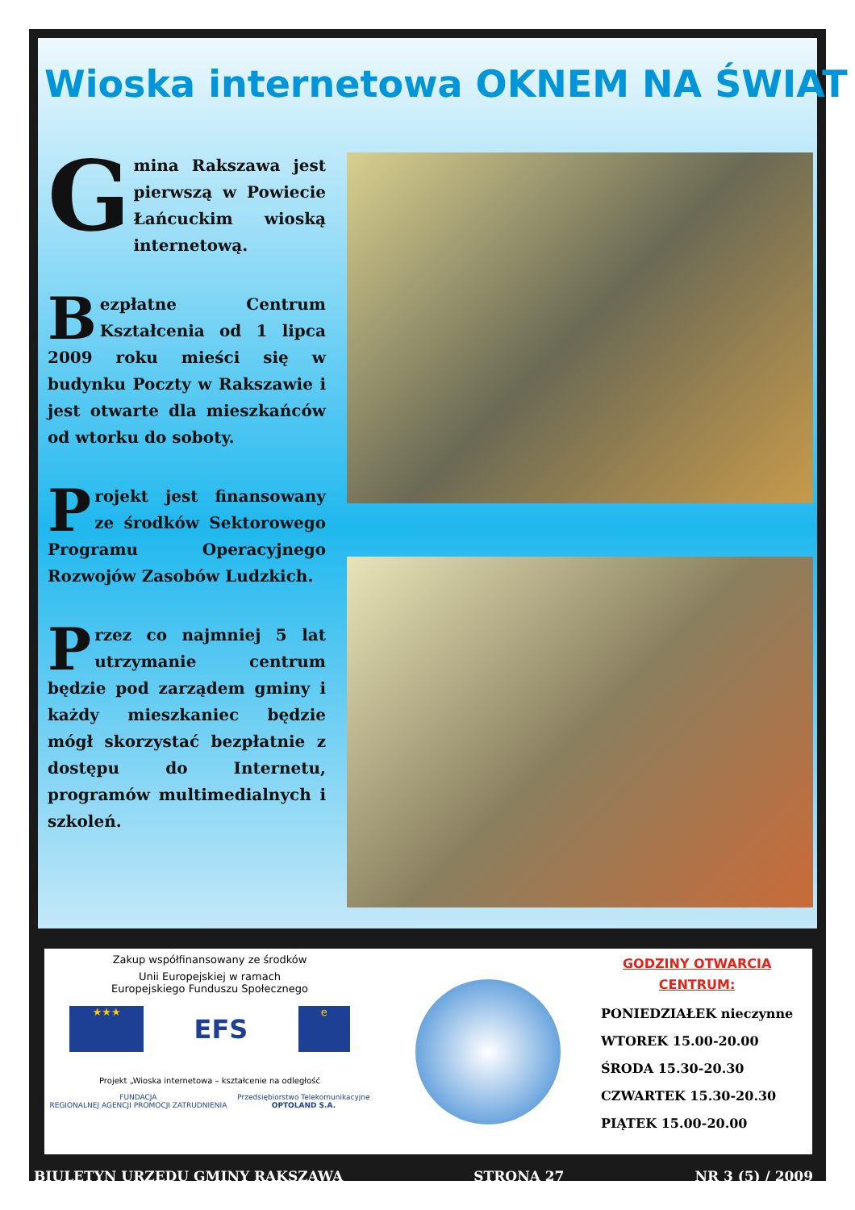Wioska internetowa OKNEM NA ŚWIAT
Gmina Rakszawa jest pierwszą w Powiecie Łańcuckim wioską internetową.
Bezpłatne Centrum Kształcenia od 1 lipca 2009 roku mieści się w budynku Poczty w Rakszawie i jest otwarte dla mieszkańców od wtorku do soboty.
Projekt jest finansowany ze środków Sektorowego Programu Operacyjnego Rozwojów Zasobów Ludzkich.
Przez co najmniej 5 lat utrzymanie centrum będzie pod zarządem gminy i każdy mieszkaniec będzie mógł skorzystać bezpłatnie z dostępu do Internetu, programów multimedialnych i szkoleń.
Zakup współfinansowany ze środków
Unii Europejskiej w ramach
Europejskiego Funduszu Społecznego
★★★
EFS
e
Projekt „Wioska internetowa – kształcenie na odległość
FUNDACJA
REGIONALNEJ AGENCJI PROMOCJI ZATRUDNIENIA Przedsiębiorstwo Telekomunikacyjne
OPTOLAND S.A.
GODZINY OTWARCIA
CENTRUM:
PONIEDZIAŁEK nieczynne
WTOREK 15.00-20.00
ŚRODA 15.30-20.30
CZWARTEK 15.30-20.30
PIĄTEK 15.00-20.00
BIULETYN URZĘDU GMINY RAKSZAWA STRONA 27 NR 3 (5) / 2009